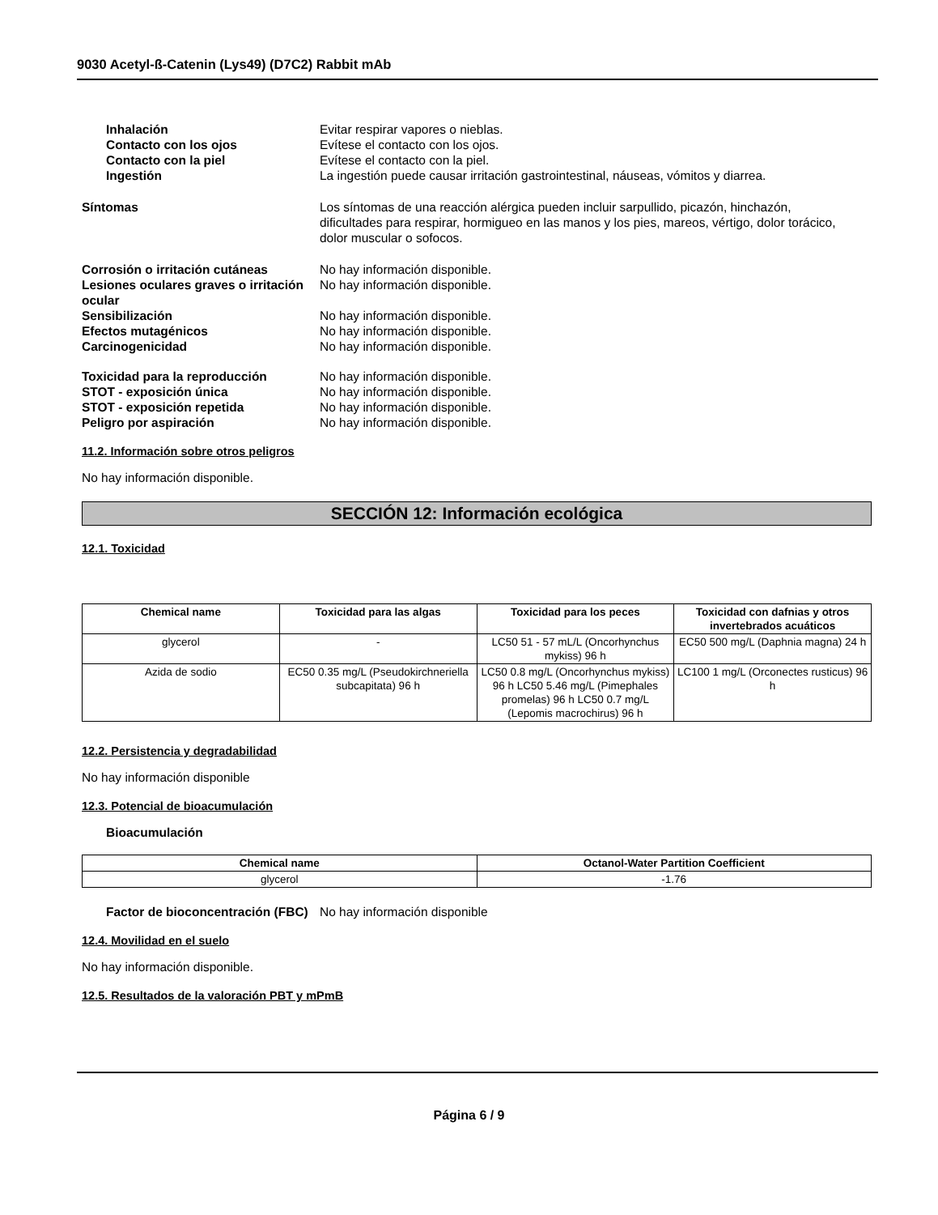9030 Acetyl-ß-Catenin (Lys49) (D7C2) Rabbit mAb
Inhalación Evitar respirar vapores o nieblas.
Contacto con los ojos Evítese el contacto con los ojos.
Contacto con la piel Evítese el contacto con la piel.
Ingestión La ingestión puede causar irritación gastrointestinal, náuseas, vómitos y diarrea.
Síntomas Los síntomas de una reacción alérgica pueden incluir sarpullido, picazón, hinchazón, dificultades para respirar, hormigueo en las manos y los pies, mareos, vértigo, dolor torácico, dolor muscular o sofocos.
Corrosión o irritación cutáneas No hay información disponible.
Lesiones oculares graves o irritación ocular
No hay información disponible.
Sensibilización No hay información disponible.
Efectos mutagénicos No hay información disponible.
Carcinogenicidad No hay información disponible.
Toxicidad para la reproducción No hay información disponible.
STOT - exposición única No hay información disponible.
STOT - exposición repetida No hay información disponible.
Peligro por aspiración No hay información disponible.
11.2. Información sobre otros peligros
No hay información disponible.
SECCIÓN 12: Información ecológica
12.1. Toxicidad
| Chemical name | Toxicidad para las algas | Toxicidad para los peces | Toxicidad con dafnias y otros invertebrados acuáticos |
| --- | --- | --- | --- |
| glycerol | - | LC50 51 - 57 mL/L (Oncorhynchus mykiss) 96 h | EC50 500 mg/L (Daphnia magna) 24 h |
| Azida de sodio | EC50 0.35 mg/L (Pseudokirchneriella subcapitata) 96 h | LC50 0.8 mg/L (Oncorhynchus mykiss) 96 h LC50 5.46 mg/L (Pimephales promelas) 96 h LC50 0.7 mg/L (Lepomis macrochirus) 96 h | LC100 1 mg/L (Orconectes rusticus) 96 h |
12.2. Persistencia y degradabilidad
No hay información disponible
12.3. Potencial de bioacumulación
Bioacumulación
| Chemical name | Octanol-Water Partition Coefficient |
| --- | --- |
| glycerol | -1.76 |
Factor de bioconcentración (FBC)
No hay información disponible
12.4. Movilidad en el suelo
No hay información disponible.
12.5. Resultados de la valoración PBT y mPmB
Página 6 / 9